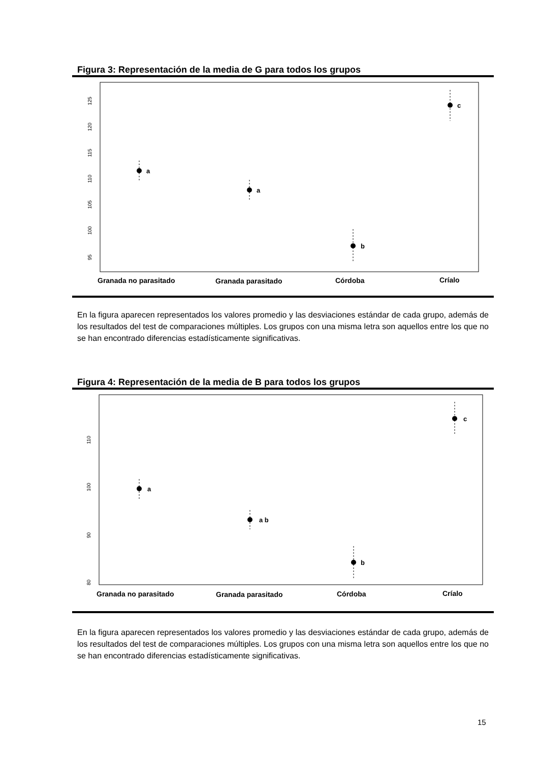Figura 3: Representación de la media de G para todos los grupos
95
100
105
110
115
120
125
a
a
b
c
Granada no parasitado
Granada parasitado
Córdoba
Críalo
En la figura aparecen representados los valores promedio y las desviaciones estándar de cada grupo, además de los resultados del test de comparaciones múltiples. Los grupos con una misma letra son aquellos entre los que no se han encontrado diferencias estadísticamente significativas.
Figura 4: Representación de la media de B para todos los grupos
80
90
100
110
a
a b
b
c
Granada no parasitado
Granada parasitado
Córdoba
Críalo
En la figura aparecen representados los valores promedio y las desviaciones estándar de cada grupo, además de los resultados del test de comparaciones múltiples. Los grupos con una misma letra son aquellos entre los que no se han encontrado diferencias estadísticamente significativas.
15